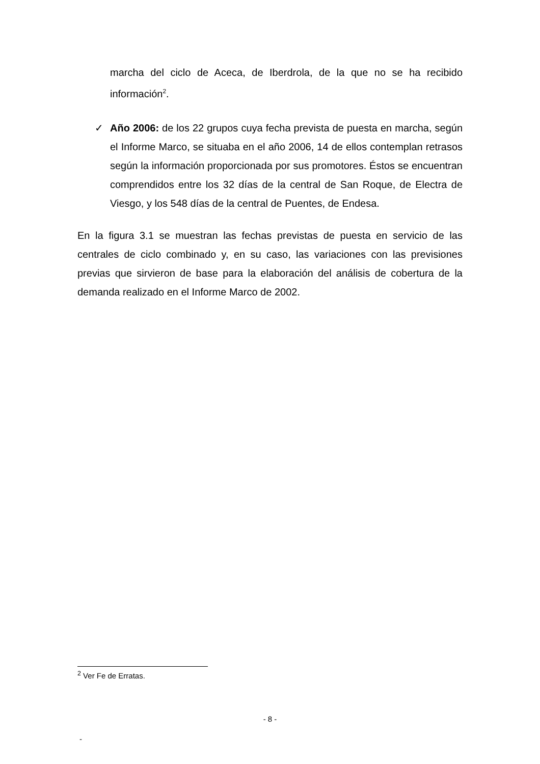marcha del ciclo de Aceca, de Iberdrola, de la que no se ha recibido información<sup>2</sup>.
✓ Año 2006: de los 22 grupos cuya fecha prevista de puesta en marcha, según el Informe Marco, se situaba en el año 2006, 14 de ellos contemplan retrasos según la información proporcionada por sus promotores. Éstos se encuentran comprendidos entre los 32 días de la central de San Roque, de Electra de Viesgo, y los 548 días de la central de Puentes, de Endesa.
En la figura 3.1 se muestran las fechas previstas de puesta en servicio de las centrales de ciclo combinado y, en su caso, las variaciones con las previsiones previas que sirvieron de base para la elaboración del análisis de cobertura de la demanda realizado en el Informe Marco de 2002.
<sup>2</sup> Ver Fe de Erratas.
- 8 -
-